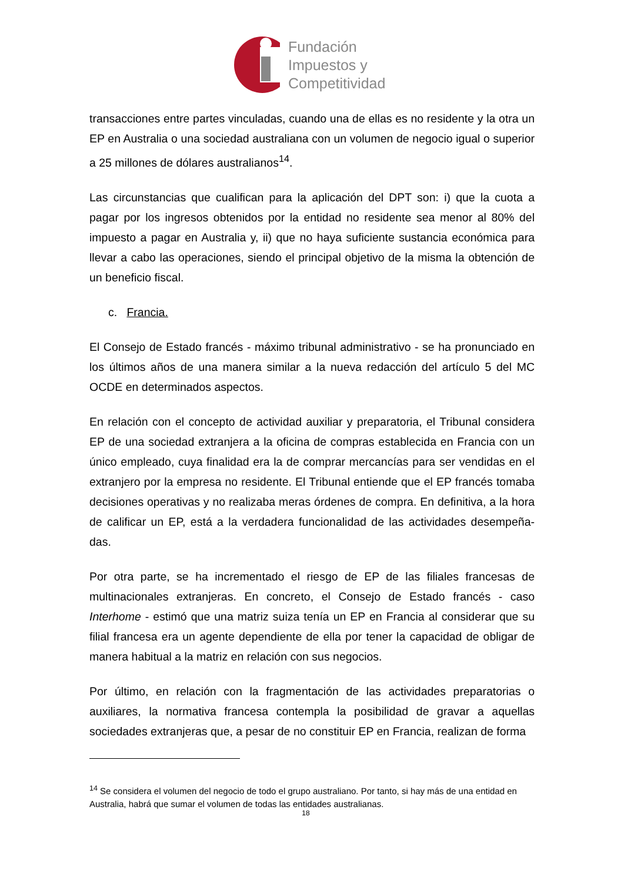Fundación
Impuestos y
Competitividad
transacciones entre partes vinculadas, cuando una de ellas es no residente y la otra un EP en Australia o una sociedad australiana con un volumen de negocio igual o superior a 25 millones de dólares australianos<sup>14</sup>.
Las circunstancias que cualifican para la aplicación del DPT son: i) que la cuota a pagar por los ingresos obtenidos por la entidad no residente sea menor al 80% del impuesto a pagar en Australia y, ii) que no haya suficiente sustancia económica para llevar a cabo las operaciones, siendo el principal objetivo de la misma la obtención de un beneficio fiscal.
c. Francia.
El Consejo de Estado francés - máximo tribunal administrativo - se ha pronunciado en los últimos años de una manera similar a la nueva redacción del artículo 5 del MC OCDE en determinados aspectos.
En relación con el concepto de actividad auxiliar y preparatoria, el Tribunal considera EP de una sociedad extranjera a la oficina de compras establecida en Francia con un único empleado, cuya finalidad era la de comprar mercancías para ser vendidas en el extranjero por la empresa no residente. El Tribunal entiende que el EP francés tomaba decisiones operativas y no realizaba meras órdenes de compra. En definitiva, a la hora de calificar un EP, está a la verdadera funcionalidad de las actividades desempeña-das.
Por otra parte, se ha incrementado el riesgo de EP de las filiales francesas de multinacionales extranjeras. En concreto, el Consejo de Estado francés - caso Interhome - estimó que una matriz suiza tenía un EP en Francia al considerar que su filial francesa era un agente dependiente de ella por tener la capacidad de obligar de manera habitual a la matriz en relación con sus negocios.
Por último, en relación con la fragmentación de las actividades preparatorias o auxiliares, la normativa francesa contempla la posibilidad de gravar a aquellas sociedades extranjeras que, a pesar de no constituir EP en Francia, realizan de forma
<sup>14</sup> Se considera el volumen del negocio de todo el grupo australiano. Por tanto, si hay más de una entidad en Australia, habrá que sumar el volumen de todas las entidades australianas.
18